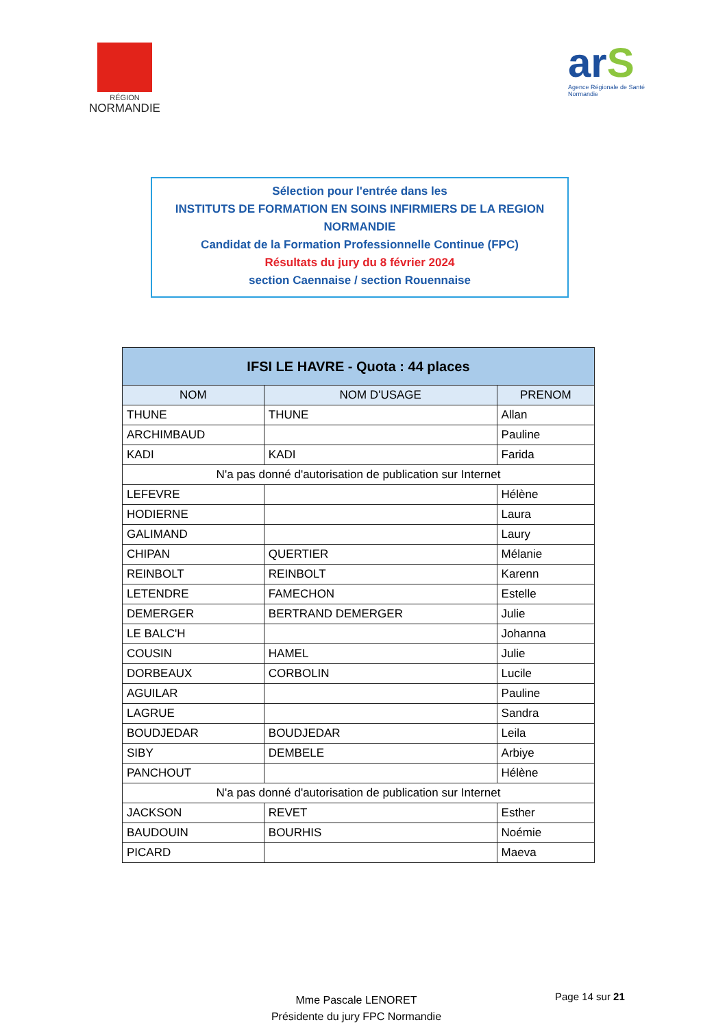RÉGION
NORMANDIE
arS
Agence Régionale de Santé
Normandie
Sélection pour l'entrée dans les
INSTITUTS DE FORMATION EN SOINS INFIRMIERS DE LA REGION NORMANDIE
Candidat de la Formation Professionnelle Continue (FPC)
Résultats du jury du 8 février 2024
section Caennaise / section Rouennaise
| IFSI LE HAVRE - Quota : 44 places | | |
| --- | --- | --- |
| NOM | NOM D'USAGE | PRENOM |
| THUNE | THUNE | Allan |
| ARCHIMBAUD | | Pauline |
| KADI | KADI | Farida |
| N'a pas donné d'autorisation de publication sur Internet | | |
| LEFEVRE | | Hélène |
| HODIERNE | | Laura |
| GALIMAND | | Laury |
| CHIPAN | QUERTIER | Mélanie |
| REINBOLT | REINBOLT | Karenn |
| LETENDRE | FAMECHON | Estelle |
| DEMERGER | BERTRAND DEMERGER | Julie |
| LE BALC'H | | Johanna |
| COUSIN | HAMEL | Julie |
| DORBEAUX | CORBOLIN | Lucile |
| AGUILAR | | Pauline |
| LAGRUE | | Sandra |
| BOUDJEDAR | BOUDJEDAR | Leila |
| SIBY | DEMBELE | Arbiye |
| PANCHOUT | | Hélène |
| N'a pas donné d'autorisation de publication sur Internet | | |
| JACKSON | REVET | Esther |
| BAUDOUIN | BOURHIS | Noémie |
| PICARD | | Maeva |
Mme Pascale LENORET
Présidente du jury FPC Normandie
Page 14 sur 21